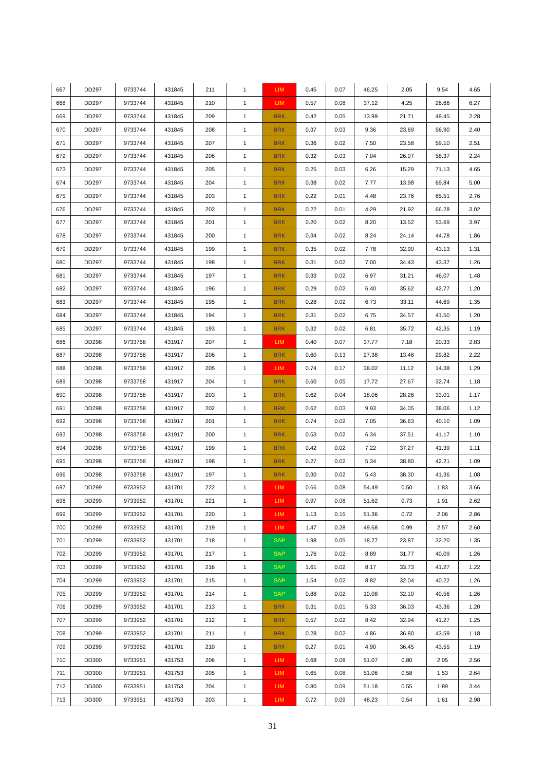| 667 | DD297 | 9733744 | 431845 | 211 | 1 | LIM | 0.45 | 0.07 | 46.25 | 2.05 | 9.54 | 4.65 |
| 668 | DD297 | 9733744 | 431845 | 210 | 1 | LIM | 0.57 | 0.08 | 37.12 | 4.25 | 26.66 | 6.27 |
| 669 | DD297 | 9733744 | 431845 | 209 | 1 | BRK | 0.42 | 0.05 | 13.99 | 21.71 | 49.45 | 2.28 |
| 670 | DD297 | 9733744 | 431845 | 208 | 1 | BRK | 0.37 | 0.03 | 9.36 | 23.69 | 56.90 | 2.40 |
| 671 | DD297 | 9733744 | 431845 | 207 | 1 | BRK | 0.36 | 0.02 | 7.50 | 23.58 | 59.10 | 2.51 |
| 672 | DD297 | 9733744 | 431845 | 206 | 1 | BRK | 0.32 | 0.03 | 7.04 | 26.07 | 58.37 | 2.24 |
| 673 | DD297 | 9733744 | 431845 | 205 | 1 | BRK | 0.25 | 0.03 | 6.26 | 15.29 | 71.13 | 4.65 |
| 674 | DD297 | 9733744 | 431845 | 204 | 1 | BRK | 0.38 | 0.02 | 7.77 | 13.98 | 69.84 | 5.00 |
| 675 | DD297 | 9733744 | 431845 | 203 | 1 | BRK | 0.22 | 0.01 | 4.48 | 23.76 | 65.51 | 2.76 |
| 676 | DD297 | 9733744 | 431845 | 202 | 1 | BRK | 0.22 | 0.01 | 4.29 | 21.92 | 66.28 | 3.02 |
| 677 | DD297 | 9733744 | 431845 | 201 | 1 | BRK | 0.20 | 0.02 | 8.20 | 13.52 | 53.69 | 3.97 |
| 678 | DD297 | 9733744 | 431845 | 200 | 1 | BRK | 0.34 | 0.02 | 8.24 | 24.14 | 44.78 | 1.86 |
| 679 | DD297 | 9733744 | 431845 | 199 | 1 | BRK | 0.35 | 0.02 | 7.78 | 32.90 | 43.13 | 1.31 |
| 680 | DD297 | 9733744 | 431845 | 198 | 1 | BRK | 0.31 | 0.02 | 7.00 | 34.43 | 43.37 | 1.26 |
| 681 | DD297 | 9733744 | 431845 | 197 | 1 | BRK | 0.33 | 0.02 | 6.97 | 31.21 | 46.07 | 1.48 |
| 682 | DD297 | 9733744 | 431845 | 196 | 1 | BRK | 0.29 | 0.02 | 6.40 | 35.62 | 42.77 | 1.20 |
| 683 | DD297 | 9733744 | 431845 | 195 | 1 | BRK | 0.28 | 0.02 | 6.73 | 33.11 | 44.69 | 1.35 |
| 684 | DD297 | 9733744 | 431845 | 194 | 1 | BRK | 0.31 | 0.02 | 6.75 | 34.57 | 41.50 | 1.20 |
| 685 | DD297 | 9733744 | 431845 | 193 | 1 | BRK | 0.32 | 0.02 | 6.81 | 35.72 | 42.35 | 1.19 |
| 686 | DD298 | 9733758 | 431917 | 207 | 1 | LIM | 0.40 | 0.07 | 37.77 | 7.18 | 20.33 | 2.83 |
| 687 | DD298 | 9733758 | 431917 | 206 | 1 | BRK | 0.60 | 0.13 | 27.38 | 13.46 | 29.82 | 2.22 |
| 688 | DD298 | 9733758 | 431917 | 205 | 1 | LIM | 0.74 | 0.17 | 38.02 | 11.12 | 14.38 | 1.29 |
| 689 | DD298 | 9733758 | 431917 | 204 | 1 | BRK | 0.60 | 0.05 | 17.72 | 27.67 | 32.74 | 1.18 |
| 690 | DD298 | 9733758 | 431917 | 203 | 1 | BRK | 0.62 | 0.04 | 18.06 | 28.26 | 33.01 | 1.17 |
| 691 | DD298 | 9733758 | 431917 | 202 | 1 | BRK | 0.62 | 0.03 | 9.93 | 34.05 | 38.06 | 1.12 |
| 692 | DD298 | 9733758 | 431917 | 201 | 1 | BRK | 0.74 | 0.02 | 7.05 | 36.63 | 40.10 | 1.09 |
| 693 | DD298 | 9733758 | 431917 | 200 | 1 | BRK | 0.53 | 0.02 | 6.34 | 37.51 | 41.17 | 1.10 |
| 694 | DD298 | 9733758 | 431917 | 199 | 1 | BRK | 0.42 | 0.02 | 7.22 | 37.27 | 41.39 | 1.11 |
| 695 | DD298 | 9733758 | 431917 | 198 | 1 | BRK | 0.27 | 0.02 | 5.34 | 38.80 | 42.21 | 1.09 |
| 696 | DD298 | 9733758 | 431917 | 197 | 1 | BRK | 0.30 | 0.02 | 5.43 | 38.30 | 41.36 | 1.08 |
| 697 | DD299 | 9733952 | 431701 | 222 | 1 | LIM | 0.66 | 0.08 | 54.49 | 0.50 | 1.83 | 3.66 |
| 698 | DD299 | 9733952 | 431701 | 221 | 1 | LIM | 0.97 | 0.08 | 51.62 | 0.73 | 1.91 | 2.62 |
| 699 | DD299 | 9733952 | 431701 | 220 | 1 | LIM | 1.13 | 0.15 | 51.36 | 0.72 | 2.06 | 2.86 |
| 700 | DD299 | 9733952 | 431701 | 219 | 1 | LIM | 1.47 | 0.28 | 49.68 | 0.99 | 2.57 | 2.60 |
| 701 | DD299 | 9733952 | 431701 | 218 | 1 | SAP | 1.98 | 0.05 | 18.77 | 23.87 | 32.20 | 1.35 |
| 702 | DD299 | 9733952 | 431701 | 217 | 1 | SAP | 1.76 | 0.02 | 8.89 | 31.77 | 40.09 | 1.26 |
| 703 | DD299 | 9733952 | 431701 | 216 | 1 | SAP | 1.61 | 0.02 | 8.17 | 33.73 | 41.27 | 1.22 |
| 704 | DD299 | 9733952 | 431701 | 215 | 1 | SAP | 1.54 | 0.02 | 8.82 | 32.04 | 40.22 | 1.26 |
| 705 | DD299 | 9733952 | 431701 | 214 | 1 | SAP | 0.88 | 0.02 | 10.08 | 32.10 | 40.56 | 1.26 |
| 706 | DD299 | 9733952 | 431701 | 213 | 1 | BRK | 0.31 | 0.01 | 5.33 | 36.03 | 43.36 | 1.20 |
| 707 | DD299 | 9733952 | 431701 | 212 | 1 | BRK | 0.57 | 0.02 | 8.42 | 32.94 | 41.27 | 1.25 |
| 708 | DD299 | 9733952 | 431701 | 211 | 1 | BRK | 0.28 | 0.02 | 4.86 | 36.80 | 43.59 | 1.18 |
| 709 | DD299 | 9733952 | 431701 | 210 | 1 | BRK | 0.27 | 0.01 | 4.90 | 36.45 | 43.55 | 1.19 |
| 710 | DD300 | 9733951 | 431753 | 206 | 1 | LIM | 0.68 | 0.08 | 51.07 | 0.80 | 2.05 | 2.56 |
| 711 | DD300 | 9733951 | 431753 | 205 | 1 | LIM | 0.65 | 0.08 | 51.06 | 0.58 | 1.53 | 2.64 |
| 712 | DD300 | 9733951 | 431753 | 204 | 1 | LIM | 0.80 | 0.09 | 51.18 | 0.55 | 1.89 | 3.44 |
| 713 | DD300 | 9733951 | 431753 | 203 | 1 | LIM | 0.72 | 0.09 | 48.23 | 0.54 | 1.61 | 2.98 |
31